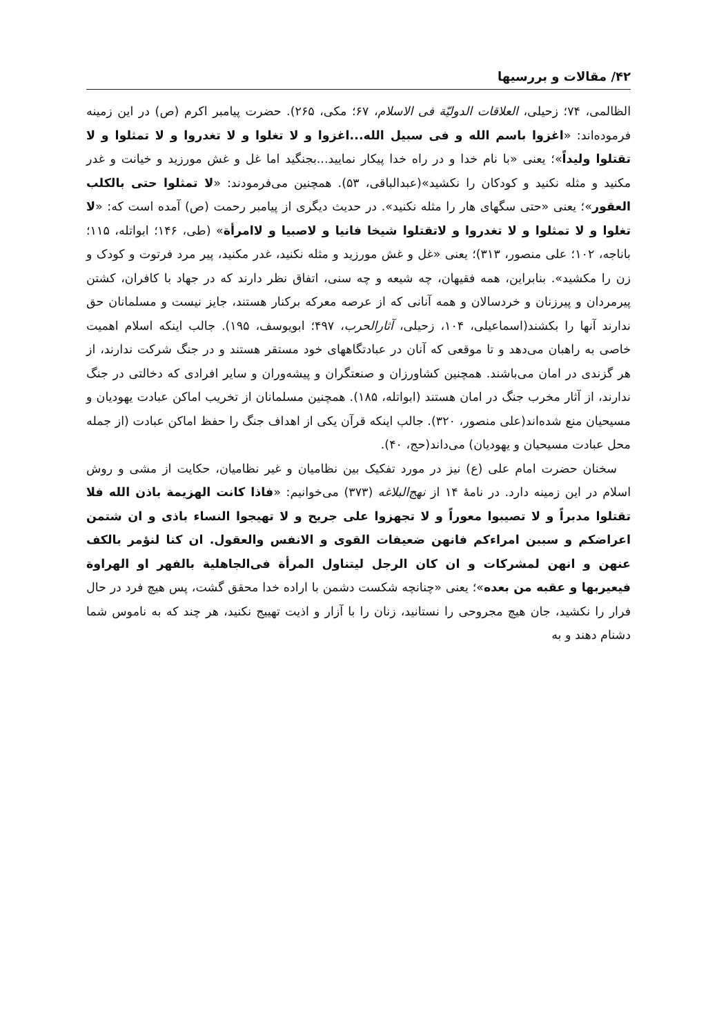۴۲/ مقالات و بررسیها
الظالمی، ۷۴؛ زحیلی، العلاقات الدولیّة فی الاسلام، ۶۷؛ مکی، ۲۶۵). حضرت پیامبر اکرم (ص) در این زمینه فرموده‌اند: «اغزوا باسم الله و فی سبیل الله...اغزوا و لا تغلوا و لا تغدروا و لا تمثلوا و لا تقتلوا ولیداً»؛ یعنی «با نام خدا و در راه خدا پیکار نمایید...بجنگید اما غل و غش مورزید و خیانت و غدر مکنید و مثله نکنید و کودکان را نکشید»(عبدالباقی، ۵۳). همچنین می‌فرمودند: «لا تمثلوا حتی بالکلب العقور»؛ یعنی «حتی سگهای هار را مثله نکنید». در حدیث دیگری از پیامبر رحمت (ص) آمده است که: «لا تغلوا و لا تمثلوا و لا تغدروا و لاتقتلوا شیخا فانیا و لاصبیا و لاامرأة» (طی، ۱۴۶؛ ابواتله، ۱۱۵؛ باناجه، ۱۰۲؛ علی منصور، ۳۱۳)؛ یعنی «غل و غش مورزید و مثله نکنید، غدر مکنید، پیر مرد فرتوت و کودک و زن را مکشید». بنابراین، همه فقیهان، چه شیعه و چه سنی، اتفاق نظر دارند که در جهاد با کافران، کشتن پیرمردان و پیرزنان و خردسالان و همه آنانی که از عرصه معرکه برکنار هستند، جایز نیست و مسلمانان حق ندارند آنها را بکشند(اسماعیلی، ۱۰۴، زحیلی، آثارالحرب، ۴۹۷؛ ابویوسف، ۱۹۵). جالب اینکه اسلام اهمیت خاصی به راهبان می‌دهد و تا موقعی که آنان در عبادتگاههای خود مستقر هستند و در جنگ شرکت ندارند، از هر گزندی در امان می‌باشند. همچنین کشاورزان و صنعتگران و پیشه‌وران و سایر افرادی که دخالتی در جنگ ندارند، از آثار مخرب جنگ در امان هستند (ابواتله، ۱۸۵). همچنین مسلمانان از تخریب اماکن عبادت یهودیان و مسیحیان منع شده‌اند(علی منصور، ۳۲۰). جالب اینکه قرآن یکی از اهداف جنگ را حفظ اماکن عبادت (از جمله محل عبادت مسیحیان و یهودیان) می‌داند(حج، ۴۰).
سخنان حضرت امام علی (ع) نیز در مورد تفکیک بین نظامیان و غیر نظامیان، حکایت از مشی و روش اسلام در این زمینه دارد. در نامهٔ ۱۴ از نهج‌البلاغه (۳۷۳) می‌خوانیم: «فاذا کانت الهزیمة باذن الله فلا تقتلوا مدبراً و لا تصیبوا معوراً و لا تجهزوا علی جریح و لا تهیجوا النساء باذی و ان شتمن اعراضکم و سببن امراءکم فانهن ضعیفات القوی و الانفس والعقول. ان کنا لنؤمر بالکف عنهن و انهن لمشرکات و ان کان الرجل لیتناول المرأة فی‌الجاهلیة بالفهر او الهراوة فیعیربها و عقبه من بعده»؛ یعنی «چنانچه شکست دشمن با اراده خدا محقق گشت، پس هیچ فرد در حال فرار را نکشید، جان هیچ مجروحی را نستانید، زنان را با آزار و اذیت تهییج نکنید، هر چند که به ناموس شما دشنام دهند و به